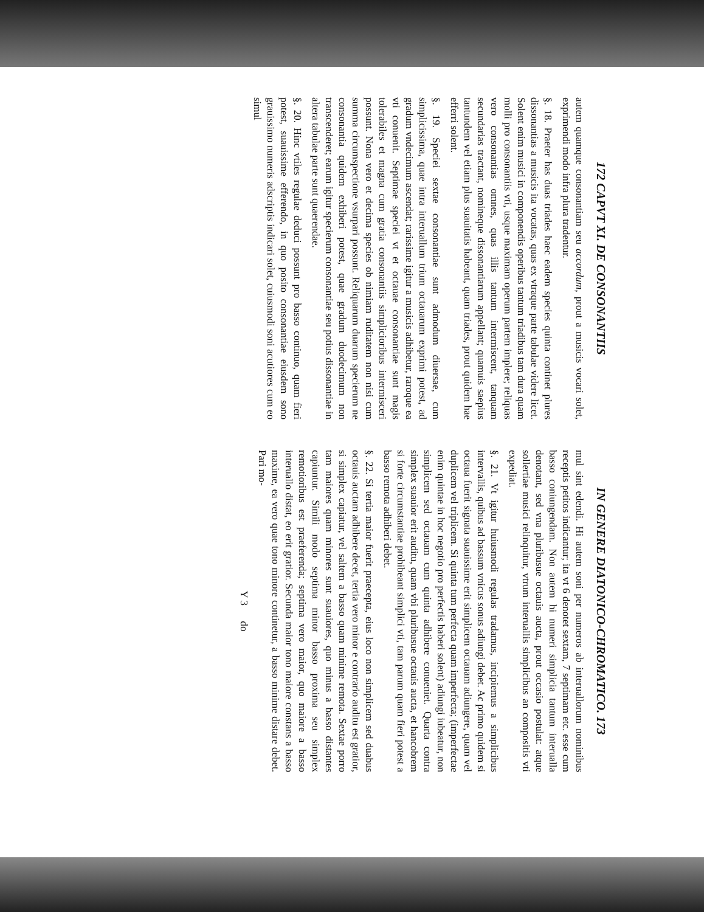172 CAPVT XI. DE CONSONANTIIS
autem quamque consonantiam seu accordum, prout a musicis vocari solet, exprimendi modo infra plura tradentur.
§. 18. Praeter has duas triades haec eadem species quinta continet plures dissonantias a musicis ita vocatas, quas ex vtraque parte tabulae videre licet. Solent enim musici in componendis operibus tantum triadibus tam dura quam molli pro consonantiis vti, usque maximam operum partem implere; reliquas vero consonantias omnes, quas illis tantum intermiscent, tanquam secundarias tractant, nomineque dissonantiarum appellant; quamuis saepius tantundem vel etiam plus suauitatis habeant, quam triades, prout quidem hae efferri solent.
§. 19. Speciei sextae consonantiae sunt admodum diuersae, cum simplicissima, quae intra interuallum trium octauarum exprimi potest, ad gradum vndecimum ascendat; rarissime igitur a musicis adhibetur, raroque ea vti conuenit. Septimae speciei vt et octauae consonantiae sunt magis tolerabiles et magna cum gratia consonantiis simplicioribus intermisceri possunt. Nona vero et decima species ob nimiam ruditatem non nisi cum summa circumspectione vsurpari possunt. Reliquarum duarum specierum ne consonantia quidem exhiberi potest, quae gradum duodecimum non transcenderet; earum igitur specierum consonantiae seu potius dissonantiae in altera tabulae parte sunt quaerendae.
§. 20. Hinc vtiles regulae deduci possunt pro basso continuo, quam fieri potest, suauissime efferendo, in quo posito consonantiae eiusdem sono grauissimo numeris adscriptis indicari solet, cuiusmodi soni acutiores cum eo simul
IN GENERE DIATONICO-CHROMATICO. 173
mul sint edendi. Hi autem soni per numeros ab interuallorum nominibus receptis petitos indicantur; ita vt 6 denotet sextam, 7 septimam etc. esse cum basso coniungendam. Non autem hi numeri simplicia tantum interualla denotant, sed vna pluribusue octauis aucta, prout occasio postulat: atque sollertiae musici relinquitur, vtrum interuallis simplicibus an compositis vti expediat.
§. 21. Vt igitur huiusmodi regulas tradamus, incipiemus a simplicibus intervallis, quibus ad bassum vnicus sonus adiungi debet. Ac primo quidem si octaua fuerit signata suauissime erit simplicem octauam adiungere, quam vel duplicem vel triplicem. Si quinta tum perfecta quam imperfecta; (imperfectae enim quintae in hoc negotio pro perfectis haberi solent) adiungi iubeatur, non simplicem sed octauam cum quinta adhibere conueniet. Quarta contra simplex suauior erit auditu, quam vbi pluribusue octauis aucta, et hancobrem si forte circumstantiae prohibeant simplici vti, tam parum quam fieri potest a basso remota adhiberi debet.
§. 22. Si tertia maior fuerit praecepta, eius loco non simplicem sed duabus octauis auctam adhibere decet, tertia vero minor e contrario auditu est gratior, si simplex capiatur, vel saltem a basso quam minime remota. Sextae porro tam maiores quam minores sunt suauiores, quo minus a basso distantes capiuntur. Simili modo septima minor basso proxima seu simplex remotioribus est praeferenda; septima vero maior, quo maiore a basso interuallo distat, eo erit gratior. Secunda maior tono maiore constans a basso maxime, ea vero quae tono minore continetur, a basso minime distare debet. Pari mo-
Y 3 do